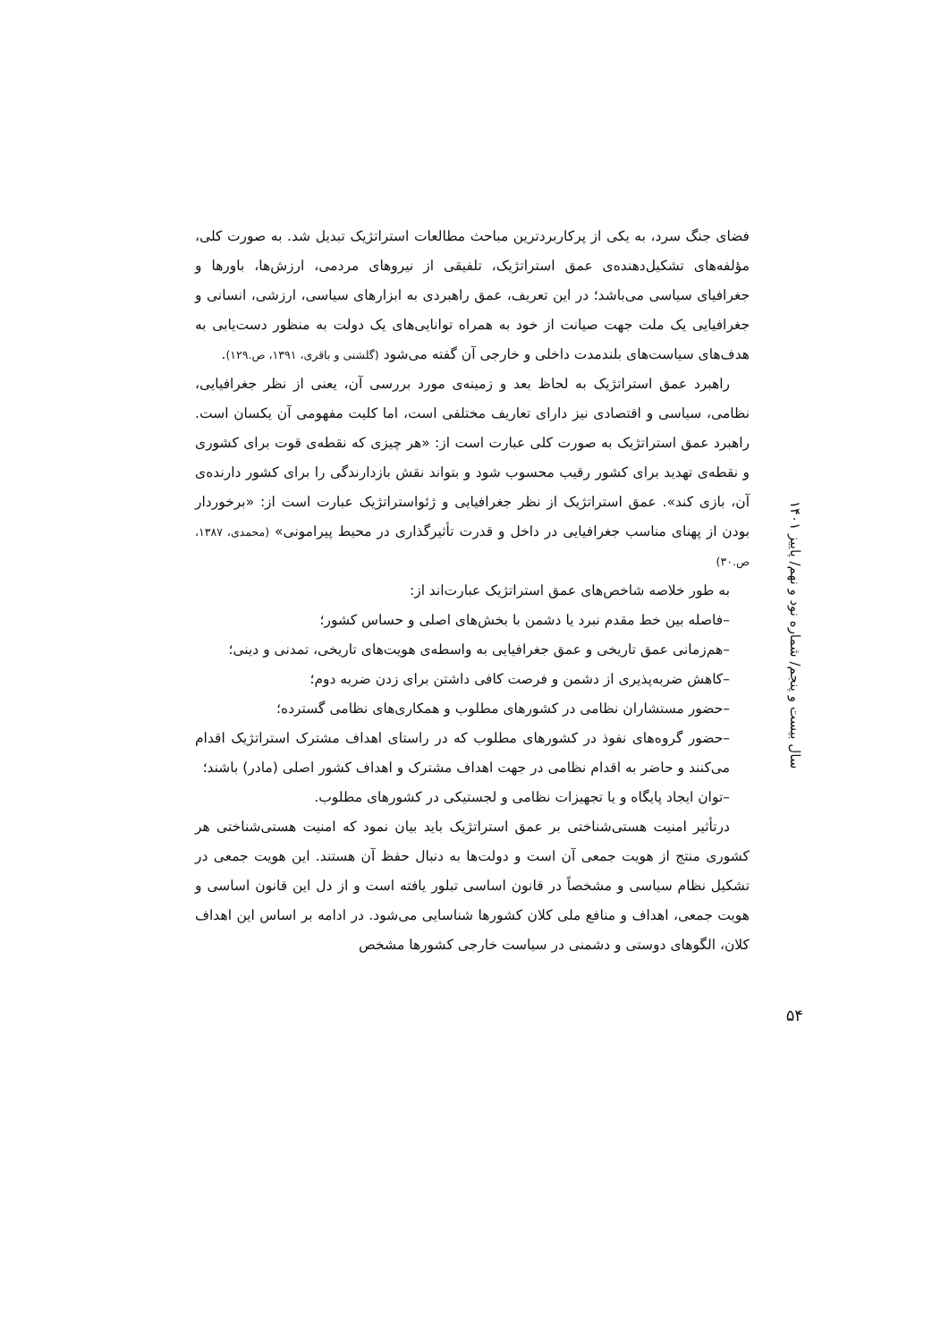فضای جنگ سرد، به یکی از پرکاربردترین مباحث مطالعات استراتژیک تبدیل شد. به صورت کلی، مؤلفه‌های تشکیل‌دهنده‌ی عمق استراتژیک، تلفیقی از نیروهای مردمی، ارزش‌ها، باورها و جغرافیای سیاسی می‌باشد؛ در این تعریف، عمق راهبردی به ابزارهای سیاسی، ارزشی، انسانی و جغرافیایی یک ملت جهت صیانت از خود به همراه توانایی‌های یک دولت به منظور دست‌یابی به هدف‌های سیاست‌های بلندمدت داخلی و خارجی آن گفته می‌شود (گلشنی و باقری، ۱۳۹۱، ص.۱۲۹).
راهبرد عمق استراتژیک به لحاظ بعد و زمینه‌ی مورد بررسی آن، یعنی از نظر جغرافیایی، نظامی، سیاسی و اقتصادی نیز دارای تعاریف مختلفی است، اما کلیت مفهومی آن یکسان است. راهبرد عمق استراتژیک به صورت کلی عبارت است از: «هر چیزی که نقطه‌ی قوت برای کشوری و نقطه‌ی تهدید برای کشور رقیب محسوب شود و بتواند نقش بازدارندگی را برای کشور دارنده‌ی آن، بازی کند». عمق استراتژیک از نظر جغرافیایی و ژئواستراتژیک عبارت است از: «برخوردار بودن از پهنای مناسب جغرافیایی در داخل و قدرت تأثیرگذاری در محیط پیرامونی» (محمدی، ۱۳۸۷، ص.۳۰)
به طور خلاصه شاخص‌های عمق استراتژیک عبارت‌اند از:
–فاصله بین خط مقدم نبرد یا دشمن با بخش‌های اصلی و حساس کشور؛
–هم‌زمانی عمق تاریخی و عمق جغرافیایی به واسطه‌ی هویت‌های تاریخی، تمدنی و دینی؛
–کاهش ضربه‌پذیری از دشمن و فرصت کافی داشتن برای زدن ضربه دوم؛
–حضور مستشاران نظامی در کشورهای مطلوب و همکاری‌های نظامی گسترده؛
–حضور گروه‌های نفوذ در کشورهای مطلوب که در راستای اهداف مشترک استراتژیک اقدام می‌کنند و حاضر به اقدام نظامی در جهت اهداف مشترک و اهداف کشور اصلی (مادر) باشند؛
–توان ایجاد پایگاه و یا تجهیزات نظامی و لجستیکی در کشورهای مطلوب.
درتأثیر امنیت هستی‌شناختی بر عمق استراتژیک باید بیان نمود که امنیت هستی‌شناختی هر کشوری منتج از هویت جمعی آن است و دولت‌ها به دنبال حفظ آن هستند. این هویت جمعی در تشکیل نظام سیاسی و مشخصاً در قانون اساسی تبلور یافته است و از دل این قانون اساسی و هویت جمعی، اهداف و منافع ملی کلان کشورها شناسایی می‌شود. در ادامه بر اساس این اهداف کلان، الگوهای دوستی و دشمنی در سیاست خارجی کشورها مشخص
سال بیست و پنجم/ شماره نود و نهم/ پاییز ۱۴۰۱
۵۴